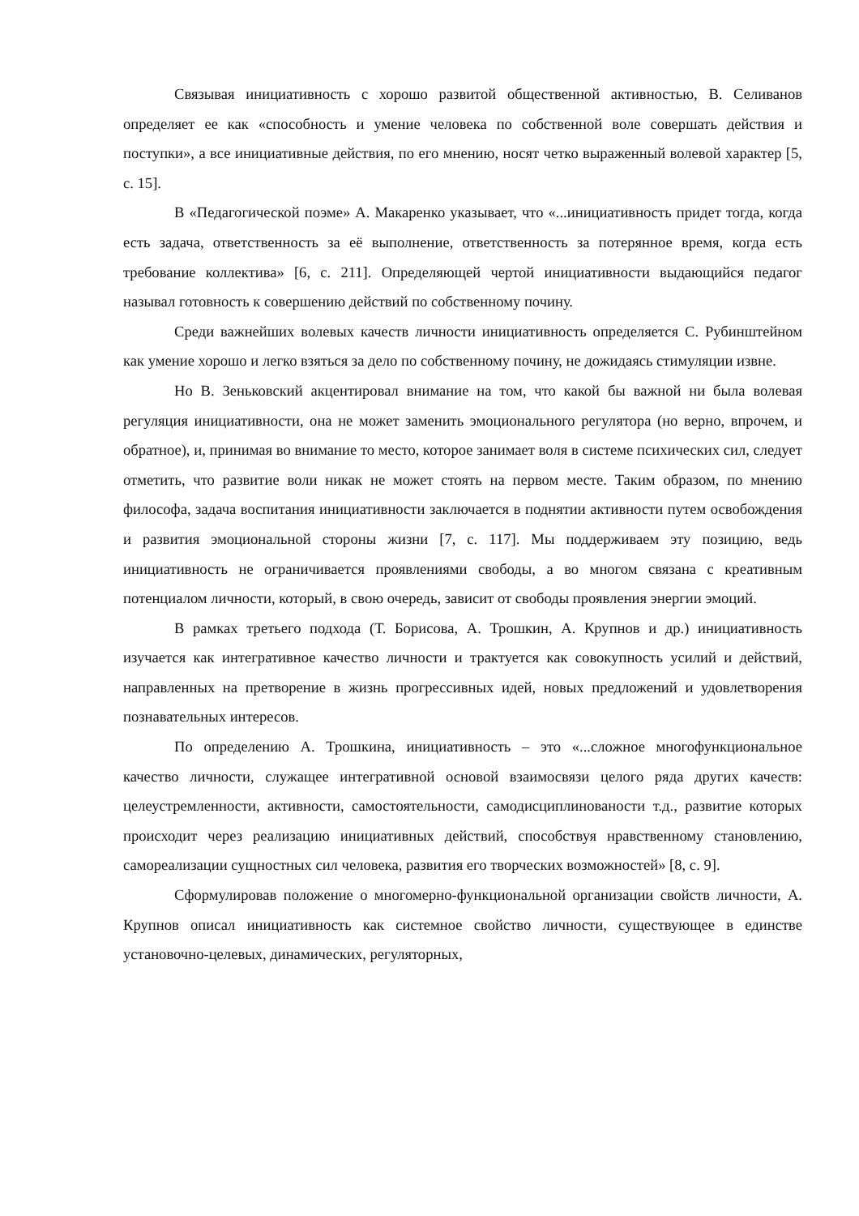Связывая инициативность с хорошо развитой общественной активностью, В. Селиванов определяет ее как «способность и умение человека по собственной воле совершать действия и поступки», а все инициативные действия, по его мнению, носят четко выраженный волевой характер [5, с. 15].
В «Педагогической поэме» А. Макаренко указывает, что «...инициативность придет тогда, когда есть задача, ответственность за её выполнение, ответственность за потерянное время, когда есть требование коллектива» [6, с. 211]. Определяющей чертой инициативности выдающийся педагог называл готовность к совершению действий по собственному почину.
Среди важнейших волевых качеств личности инициативность определяется С. Рубинштейном как умение хорошо и легко взяться за дело по собственному почину, не дожидаясь стимуляции извне.
Но В. Зеньковский акцентировал внимание на том, что какой бы важной ни была волевая регуляция инициативности, она не может заменить эмоционального регулятора (но верно, впрочем, и обратное), и, принимая во внимание то место, которое занимает воля в системе психических сил, следует отметить, что развитие воли никак не может стоять на первом месте. Таким образом, по мнению философа, задача воспитания инициативности заключается в поднятии активности путем освобождения и развития эмоциональной стороны жизни [7, с. 117]. Мы поддерживаем эту позицию, ведь инициативность не ограничивается проявлениями свободы, а во многом связана с креативным потенциалом личности, который, в свою очередь, зависит от свободы проявления энергии эмоций.
В рамках третьего подхода (Т. Борисова, А. Трошкин, А. Крупнов и др.) инициативность изучается как интегративное качество личности и трактуется как совокупность усилий и действий, направленных на претворение в жизнь прогрессивных идей, новых предложений и удовлетворения познавательных интересов.
По определению А. Трошкина, инициативность – это «...сложное многофункциональное качество личности, служащее интегративной основой взаимосвязи целого ряда других качеств: целеустремленности, активности, самостоятельности, самодисциплинованости т.д., развитие которых происходит через реализацию инициативных действий, способствуя нравственному становлению, самореализации сущностных сил человека, развития его творческих возможностей» [8, с. 9].
Сформулировав положение о многомерно-функциональной организации свойств личности, А. Крупнов описал инициативность как системное свойство личности, существующее в единстве установочно-целевых, динамических, регуляторных,